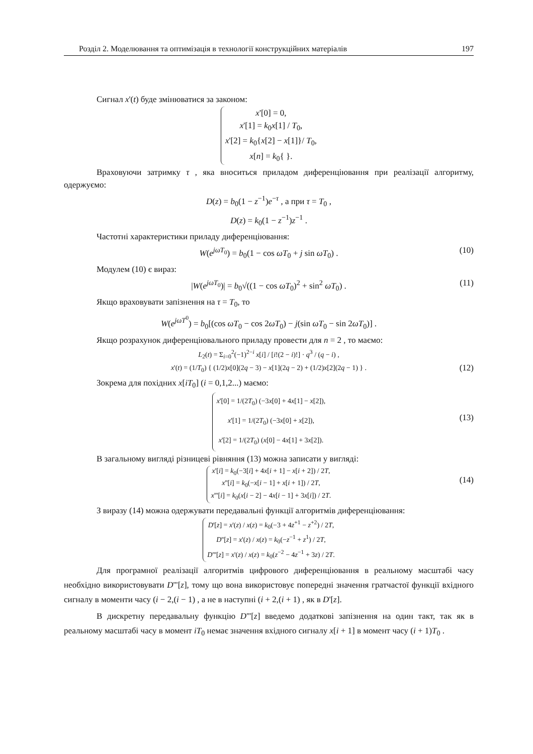Розділ 2. Моделювання та оптимізація в технології конструкційних матеріалів 197
Сигнал x'(t) буде змінюватися за законом:
x'[0] = 0,
x'[1] = k<sub>0</sub>x[1] / T<sub>0</sub>,
x'[2] = k<sub>0</sub>{x[2] − x[1]}/ T<sub>0</sub>,
x[n] = k<sub>0</sub>{ }.
Враховуючи затримку τ , яка вноситься приладом диференціювання при реалізації алгоритму, одержуємо:
D(z) = b<sub>0</sub>(1 − z<sup>−1</sup>)e<sup>−τ</sup> , а при τ = T<sub>0</sub> ,
D(z) = k<sub>0</sub>(1 − z<sup>−1</sup>)z<sup>−1</sup> .
Частотні характеристики приладу диференціювання:
W(e<sup>jωT<sub>0</sub></sup>) = b<sub>0</sub>(1 − cos ωT<sub>0</sub> + j sin ωT<sub>0</sub>) . (10)
Модулем (10) є вираз:
|W(e<sup>jωT<sub>0</sub></sup>)| = b<sub>0</sub>√((1 − cos ωT<sub>0</sub>)<sup>2</sup> + sin<sup>2</sup> ωT<sub>0</sub>) . (11)
Якщо враховувати запізнення на τ = T<sub>0</sub>, то
W(e<sup>jωT<sup>0</sup></sup>) = b<sub>0</sub>[(cos ωT<sub>0</sub> − cos 2ωT<sub>0</sub>) − j(sin ωT<sub>0</sub> − sin 2ωT<sub>0</sub>)] .
Якщо розрахунок диференціювального приладу провести для n = 2 , то маємо:
L<sub>2</sub>(t) = Σ<sub>i=0</sub><sup>2</sup>(−1)<sup>2−i</sup> x[i] / [i!(2 − i)!] · q<sup>3</sup> / (q − i) ,
x'(t) = (1/T<sub>0</sub>) { (1/2)x[0](2q − 3) − x[1](2q − 2) + (1/2)x[2](2q − 1) } . (12)
Зокрема для похідних x[iT<sub>0</sub>] (i = 0,1,2...) маємо:
x'[0] = 1/(2T<sub>0</sub>) (−3x[0] + 4x[1] − x[2]),
x'[1] = 1/(2T<sub>0</sub>) (−3x[0] + x[2]),
x'[2] = 1/(2T<sub>0</sub>) (x[0] − 4x[1] + 3x[2]).
(13)
В загальному вигляді різницеві рівняння (13) можна записати у вигляді:
x'[i] = k<sub>0</sub>(−3[i] + 4x[i + 1] − x[i + 2]) / 2T,
x''[i] = k<sub>0</sub>(−x[i − 1] + x[i + 1]) / 2T,
x'''[i] = k<sub>0</sub>(x[i − 2] − 4x[i − 1] + 3x[i]) / 2T.
(14)
З виразу (14) можна одержувати передавальні функції алгоритмів диференціювання:
D'[z] = x'(z) / x(z) = k<sub>0</sub>(−3 + 4z<sup>+1</sup> − z<sup>+2</sup>) / 2T,
D''[z] = x'(z) / x(z) = k<sub>0</sub>(−z<sup>−1</sup> + z<sup>1</sup>) / 2T,
D'''[z] = x'(z) / x(z) = k<sub>0</sub>(z<sup>−2</sup> − 4z<sup>−1</sup> + 3z) / 2T.
Для програмної реалізації алгоритмів цифрового диференціювання в реальному масштабі часу необхідно використовувати D'''[z], тому що вона використовує попередні значення гратчастої функції вхідного сигналу в моменти часу (i − 2,(i − 1) , а не в наступні (i + 2,(i + 1) , як в D'[z].
В дискретну передавальну функцію D'''[z] введемо додаткові запізнення на один такт, так як в реальному масштабі часу в момент iT<sub>0</sub> немає значення вхідного сигналу x[i + 1] в момент часу (i + 1)T<sub>0</sub> .